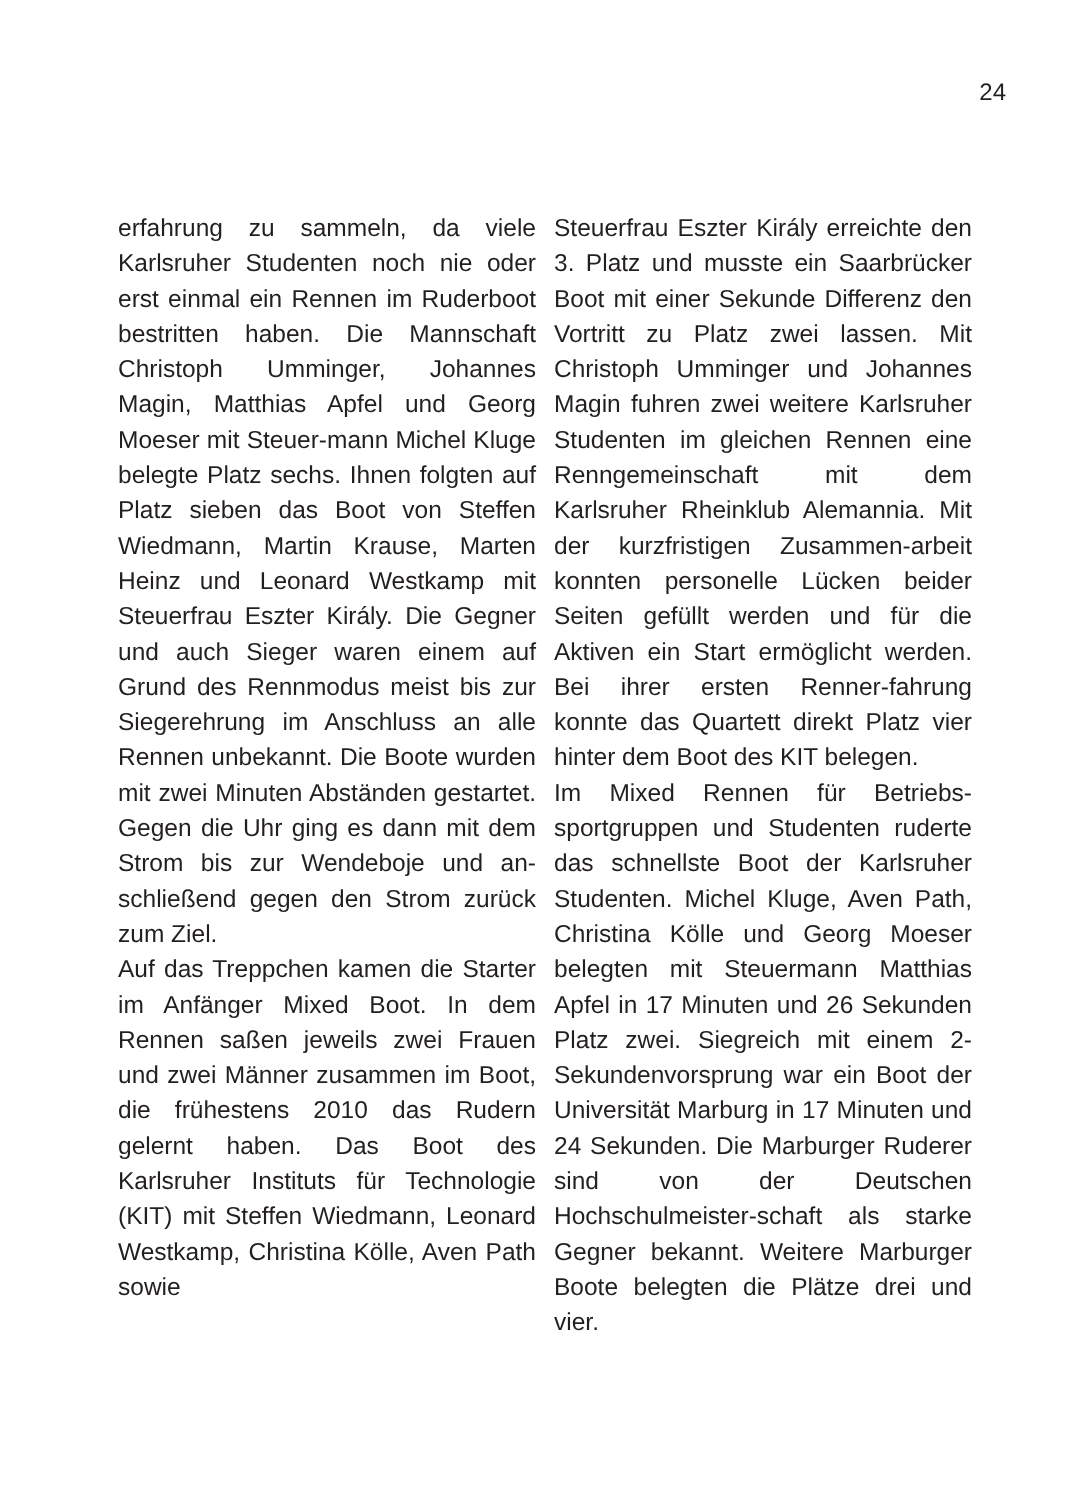24
erfahrung zu sammeln, da viele Karlsruher Studenten noch nie oder erst einmal ein Rennen im Ruderboot bestritten haben. Die Mannschaft Christoph Umminger, Johannes Magin, Matthias Apfel und Georg Moeser mit Steuer-mann Michel Kluge belegte Platz sechs. Ihnen folgten auf Platz sieben das Boot von Steffen Wiedmann, Martin Krause, Marten Heinz und Leonard Westkamp mit Steuerfrau Eszter Király. Die Gegner und auch Sieger waren einem auf Grund des Rennmodus meist bis zur Siegerehrung im Anschluss an alle Rennen unbekannt. Die Boote wurden mit zwei Minuten Abständen gestartet. Gegen die Uhr ging es dann mit dem Strom bis zur Wendeboje und an-schließend gegen den Strom zurück zum Ziel.
Auf das Treppchen kamen die Starter im Anfänger Mixed Boot. In dem Rennen saßen jeweils zwei Frauen und zwei Männer zusammen im Boot, die frühestens 2010 das Rudern gelernt haben. Das Boot des Karlsruher Instituts für Technologie (KIT) mit Steffen Wiedmann, Leonard Westkamp, Christina Kölle, Aven Path sowie
Steuerfrau Eszter Király erreichte den 3. Platz und musste ein Saarbrücker Boot mit einer Sekunde Differenz den Vortritt zu Platz zwei lassen. Mit Christoph Umminger und Johannes Magin fuhren zwei weitere Karlsruher Studenten im gleichen Rennen eine Renngemeinschaft mit dem Karlsruher Rheinklub Alemannia. Mit der kurzfristigen Zusammen-arbeit konnten personelle Lücken beider Seiten gefüllt werden und für die Aktiven ein Start ermöglicht werden. Bei ihrer ersten Renner-fahrung konnte das Quartett direkt Platz vier hinter dem Boot des KIT belegen.
Im Mixed Rennen für Betriebs-sportgruppen und Studenten ruderte das schnellste Boot der Karlsruher Studenten. Michel Kluge, Aven Path, Christina Kölle und Georg Moeser belegten mit Steuermann Matthias Apfel in 17 Minuten und 26 Sekunden Platz zwei. Siegreich mit einem 2-Sekundenvorsprung war ein Boot der Universität Marburg in 17 Minuten und 24 Sekunden. Die Marburger Ruderer sind von der Deutschen Hochschulmeister-schaft als starke Gegner bekannt. Weitere Marburger Boote belegten die Plätze drei und vier.